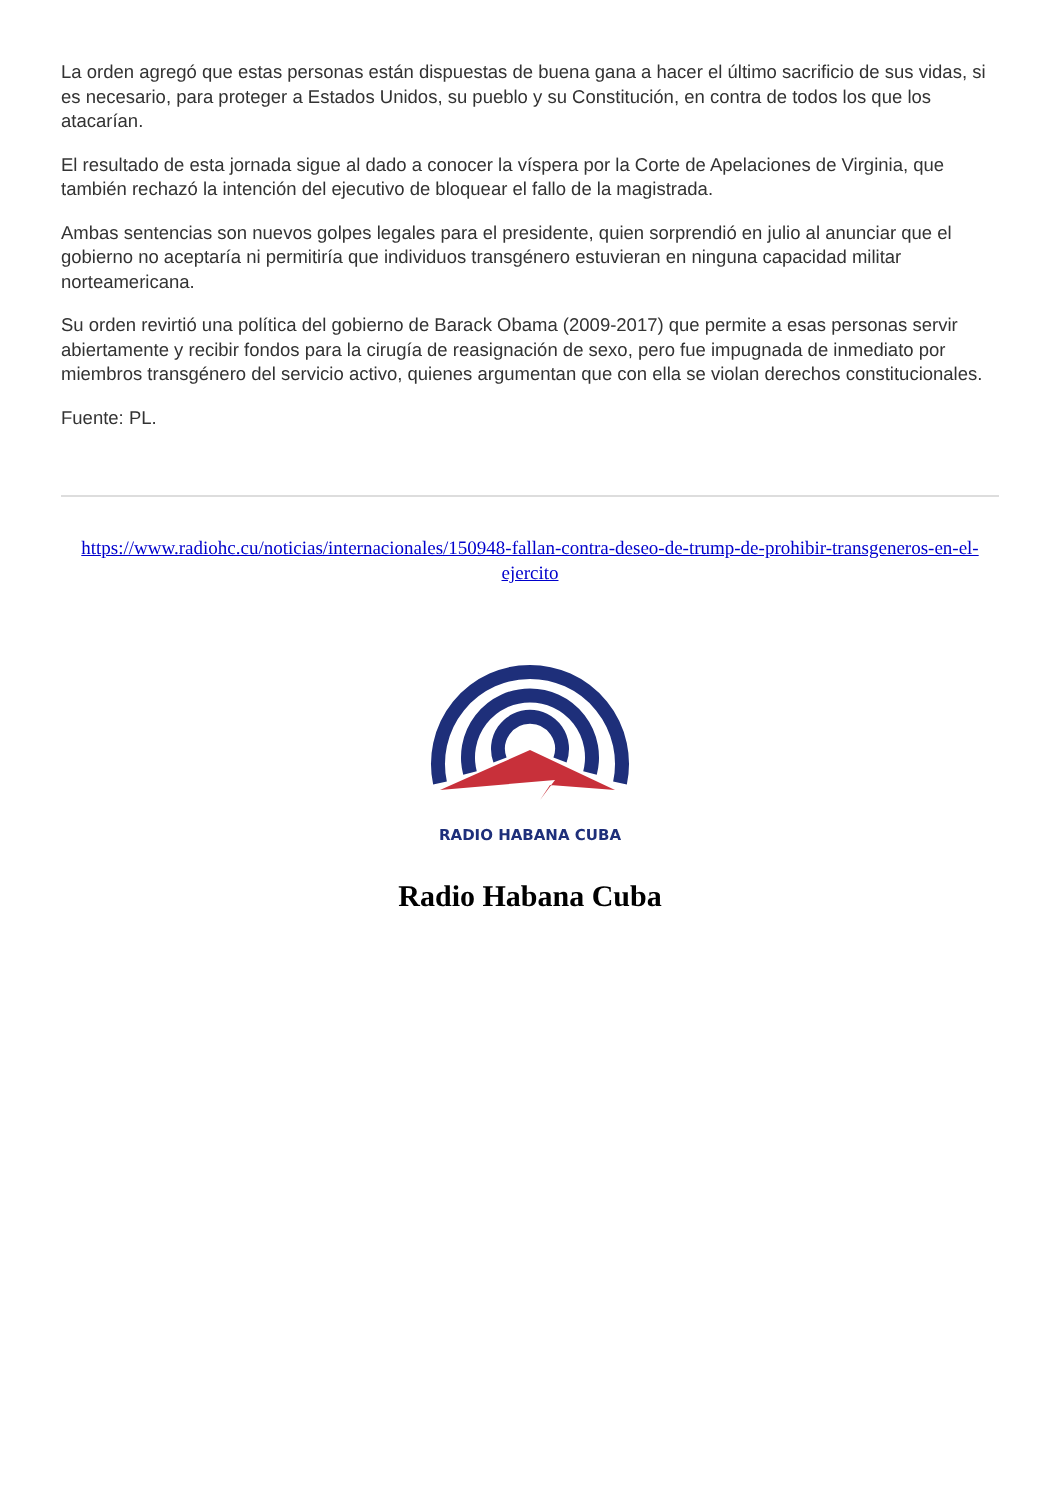La orden agregó que estas personas están dispuestas de buena gana a hacer el último sacrificio de sus vidas, si es necesario, para proteger a Estados Unidos, su pueblo y su Constitución, en contra de todos los que los atacarían.
El resultado de esta jornada sigue al dado a conocer la víspera por la Corte de Apelaciones de Virginia, que también rechazó la intención del ejecutivo de bloquear el fallo de la magistrada.
Ambas sentencias son nuevos golpes legales para el presidente, quien sorprendió en julio al anunciar que el gobierno no aceptaría ni permitiría que individuos transgénero estuvieran en ninguna capacidad militar norteamericana.
Su orden revirtió una política del gobierno de Barack Obama (2009-2017) que permite a esas personas servir abiertamente y recibir fondos para la cirugía de reasignación de sexo, pero fue impugnada de inmediato por miembros transgénero del servicio activo, quienes argumentan que con ella se violan derechos constitucionales.
Fuente: PL.
https://www.radiohc.cu/noticias/internacionales/150948-fallan-contra-deseo-de-trump-de-prohibir-transgeneros-en-el-ejercito
RADIO HABANA CUBA
Radio Habana Cuba